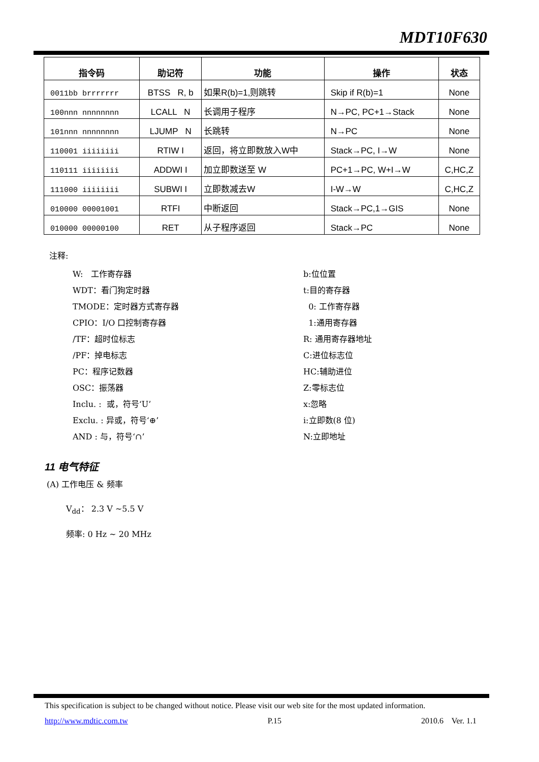MDT10F630
| 指令码 | 助记符 | 功能 | 操作 | 状态 |
| --- | --- | --- | --- | --- |
| 0011bb brrrrrrr | BTSS R, b | 如果R(b)=1,则跳转 | Skip if R(b)=1 | None |
| 100nnn nnnnnnnn | LCALL N | 长调用子程序 | N→PC, PC+1→Stack | None |
| 101nnn nnnnnnnn | LJUMP N | 长跳转 | N→PC | None |
| 110001 iiiiiiii | RTIW I | 返回，将立即数放入W中 | Stack→PC, I→W | None |
| 110111 iiiiiiii | ADDWI I | 加立即数送至 W | PC+1→PC, W+I→W | C,HC,Z |
| 111000 iiiiiiii | SUBWI I | 立即数减去W | I-W→W | C,HC,Z |
| 010000 00001001 | RTFI | 中断返回 | Stack→PC,1→GIS | None |
| 010000 00000100 | RET | 从子程序返回 | Stack→PC | None |
注释:
W: 工作寄存器
WDT：看门狗定时器
TMODE：定时器方式寄存器
CPIO：I/O 口控制寄存器
/TF：超时位标志
/PF：掉电标志
PC：程序记数器
OSC：振荡器
Inclu. : 或，符号‘U’
Exclu. : 异或，符号‘⊕’
AND : 与，符号‘∩’
b:位位置
t:目的寄存器
0: 工作寄存器
1:通用寄存器
R: 通用寄存器地址
C:进位标志位
HC:辅助进位
Z:零标志位
x:忽略
i:立即数(8 位)
N:立即地址
11 电气特征
(A) 工作电压 & 频率
V<sub>dd</sub>： 2.3 V ~5.5 V
频率: 0 Hz ~ 20 MHz
This specification is subject to be changed without notice. Please visit our web site for the most updated information.
http://www.mdtic.com.tw P.15 2010.6 Ver. 1.1